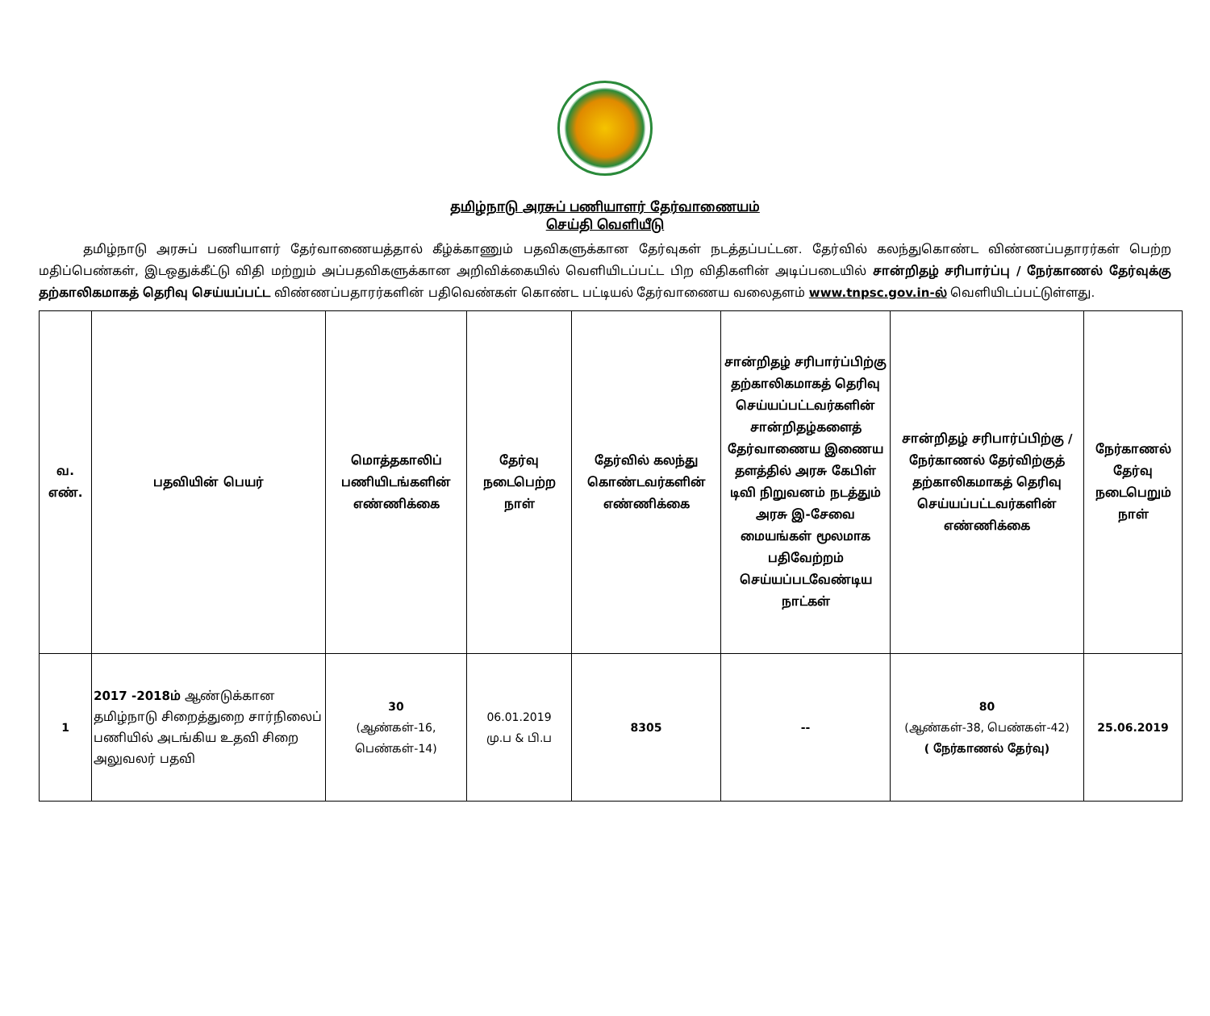தமிழ்நாடு அரசுப் பணியாளர் தேர்வாணையம்
செய்தி வெளியீடு
தமிழ்நாடு அரசுப் பணியாளர் தேர்வாணையத்தால் கீழ்க்காணும் பதவிகளுக்கான தேர்வுகள் நடத்தப்பட்டன. தேர்வில் கலந்துகொண்ட விண்ணப்பதாரர்கள் பெற்ற மதிப்பெண்கள், இடஒதுக்கீட்டு விதி மற்றும் அப்பதவிகளுக்கான அறிவிக்கையில் வெளியிடப்பட்ட பிற விதிகளின் அடிப்படையில் சான்றிதழ் சரிபார்ப்பு / நேர்காணல் தேர்வுக்கு தற்காலிகமாகத் தெரிவு செய்யப்பட்ட விண்ணப்பதாரர்களின் பதிவெண்கள் கொண்ட பட்டியல் தேர்வாணைய வலைதளம் www.tnpsc.gov.in-ல் வெளியிடப்பட்டுள்ளது.
| வ. எண். | பதவியின் பெயர் | மொத்தகாலிப் பணியிடங்களின் எண்ணிக்கை | தேர்வு நடைபெற்ற நாள் | தேர்வில் கலந்து கொண்டவர்களின் எண்ணிக்கை | சான்றிதழ் சரிபார்ப்பிற்கு தற்காலிகமாகத் தெரிவு செய்யப்பட்டவர்களின் சான்றிதழ்களைத் தேர்வாணைய இணைய தளத்தில் அரசு கேபிள் டிவி நிறுவனம் நடத்தும் அரசு இ-சேவை மையங்கள் மூலமாக பதிவேற்றம் செய்யப்படவேண்டிய நாட்கள் | சான்றிதழ் சரிபார்ப்பிற்கு / நேர்காணல் தேர்விற்குத் தற்காலிகமாகத் தெரிவு செய்யப்பட்டவர்களின் எண்ணிக்கை | நேர்காணல் தேர்வு நடைபெறும் நாள் |
| --- | --- | --- | --- | --- | --- | --- | --- |
| 1 | 2017 -2018ம் ஆண்டுக்கான தமிழ்நாடு சிறைத்துறை சார்நிலைப் பணியில் அடங்கிய உதவி சிறை அலுவலர் பதவி | 30 (ஆண்கள்-16, பெண்கள்-14) | 06.01.2019 மு.ப & பி.ப | 8305 | -- | 80 (ஆண்கள்-38, பெண்கள்-42) ( நேர்காணல் தேர்வு) | 25.06.2019 |